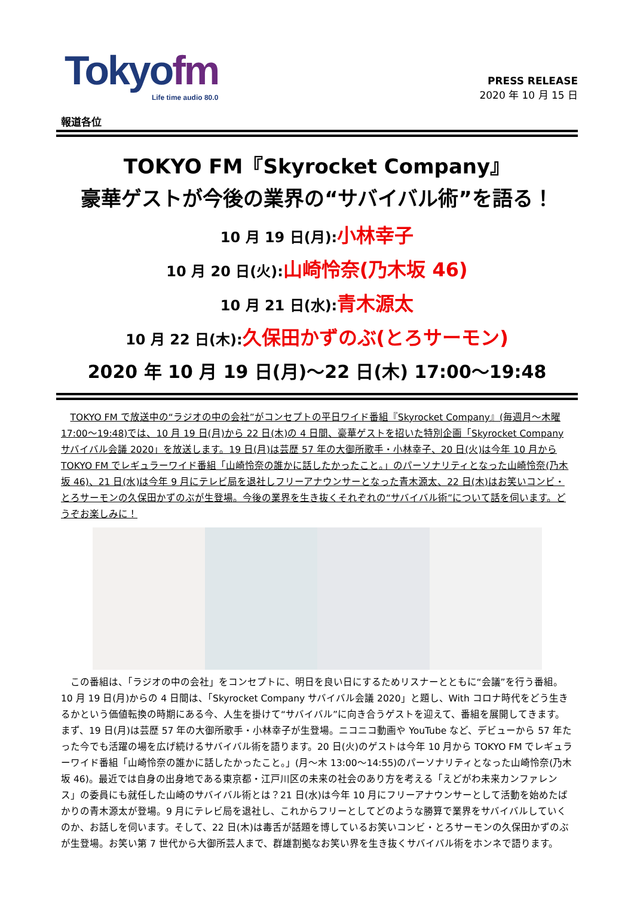Tokyofm
Life time audio 80.0
PRESS RELEASE
2020 年 10 月 15 日
報道各位
TOKYO FM『Skyrocket Company』
豪華ゲストが今後の業界の“サバイバル術”を語る！
10 月 19 日(月):小林幸子
10 月 20 日(火):山崎怜奈(乃木坂 46)
10 月 21 日(水):青木源太
10 月 22 日(木):久保田かずのぶ(とろサーモン)
2020 年 10 月 19 日(月)～22 日(木) 17:00～19:48
TOKYO FM で放送中の“ラジオの中の会社”がコンセプトの平日ワイド番組『Skyrocket Company』(毎週月～木曜 17:00～19:48)では、10 月 19 日(月)から 22 日(木)の 4 日間、豪華ゲストを招いた特別企画「Skyrocket Company サバイバル会議 2020」を放送します。19 日(月)は芸歴 57 年の大御所歌手・小林幸子、20 日(火)は今年 10 月から TOKYO FM でレギュラーワイド番組「山崎怜奈の誰かに話したかったこと。」のパーソナリティとなった山崎怜奈(乃木坂 46)、21 日(水)は今年 9 月にテレビ局を退社しフリーアナウンサーとなった青木源太、22 日(木)はお笑いコンビ・とろサーモンの久保田かずのぶが生登場。今後の業界を生き抜くそれぞれの“サバイバル術”について話を伺います。どうぞお楽しみに！
この番組は、「ラジオの中の会社」をコンセプトに、明日を良い日にするためリスナーとともに“会議”を行う番組。10 月 19 日(月)からの 4 日間は、「Skyrocket Company サバイバル会議 2020」と題し、With コロナ時代をどう生きるかという価値転換の時期にある今、人生を掛けて“サバイバル”に向き合うゲストを迎えて、番組を展開してきます。まず、19 日(月)は芸歴 57 年の大御所歌手・小林幸子が生登場。ニコニコ動画や YouTube など、デビューから 57 年たった今でも活躍の場を広げ続けるサバイバル術を語ります。20 日(火)のゲストは今年 10 月から TOKYO FM でレギュラーワイド番組「山崎怜奈の誰かに話したかったこと。」(月～木 13:00～14:55)のパーソナリティとなった山崎怜奈(乃木坂 46)。最近では自身の出身地である東京都・江戸川区の未来の社会のあり方を考える「えどがわ未来カンファレンス」の委員にも就任した山崎のサバイバル術とは？21 日(水)は今年 10 月にフリーアナウンサーとして活動を始めたばかりの青木源太が登場。9 月にテレビ局を退社し、これからフリーとしてどのような勝算で業界をサバイバルしていくのか、お話しを伺います。そして、22 日(木)は毒舌が話題を博しているお笑いコンビ・とろサーモンの久保田かずのぶが生登場。お笑い第 7 世代から大御所芸人まで、群雄割拠なお笑い界を生き抜くサバイバル術をホンネで語ります。